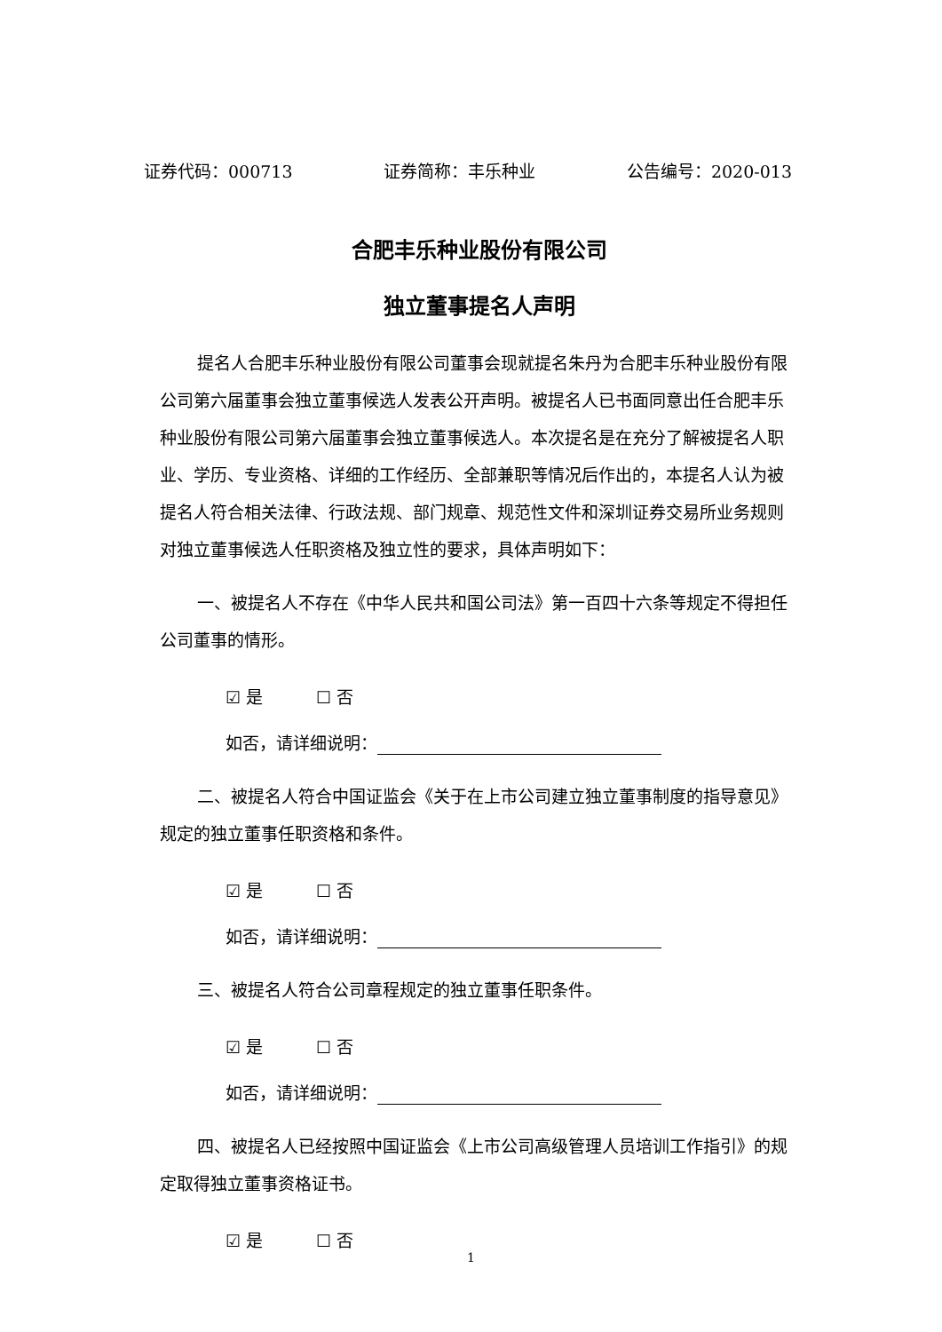证券代码：000713 证券简称：丰乐种业 公告编号：2020-013
合肥丰乐种业股份有限公司
独立董事提名人声明
提名人合肥丰乐种业股份有限公司董事会现就提名朱丹为合肥丰乐种业股份有限公司第六届董事会独立董事候选人发表公开声明。被提名人已书面同意出任合肥丰乐种业股份有限公司第六届董事会独立董事候选人。本次提名是在充分了解被提名人职业、学历、专业资格、详细的工作经历、全部兼职等情况后作出的，本提名人认为被提名人符合相关法律、行政法规、部门规章、规范性文件和深圳证券交易所业务规则对独立董事候选人任职资格及独立性的要求，具体声明如下：
一、被提名人不存在《中华人民共和国公司法》第一百四十六条等规定不得担任公司董事的情形。
☑ 是 ☐ 否
如否，请详细说明：
二、被提名人符合中国证监会《关于在上市公司建立独立董事制度的指导意见》规定的独立董事任职资格和条件。
☑ 是 ☐ 否
如否，请详细说明：
三、被提名人符合公司章程规定的独立董事任职条件。
☑ 是 ☐ 否
如否，请详细说明：
四、被提名人已经按照中国证监会《上市公司高级管理人员培训工作指引》的规定取得独立董事资格证书。
☑ 是 ☐ 否
1